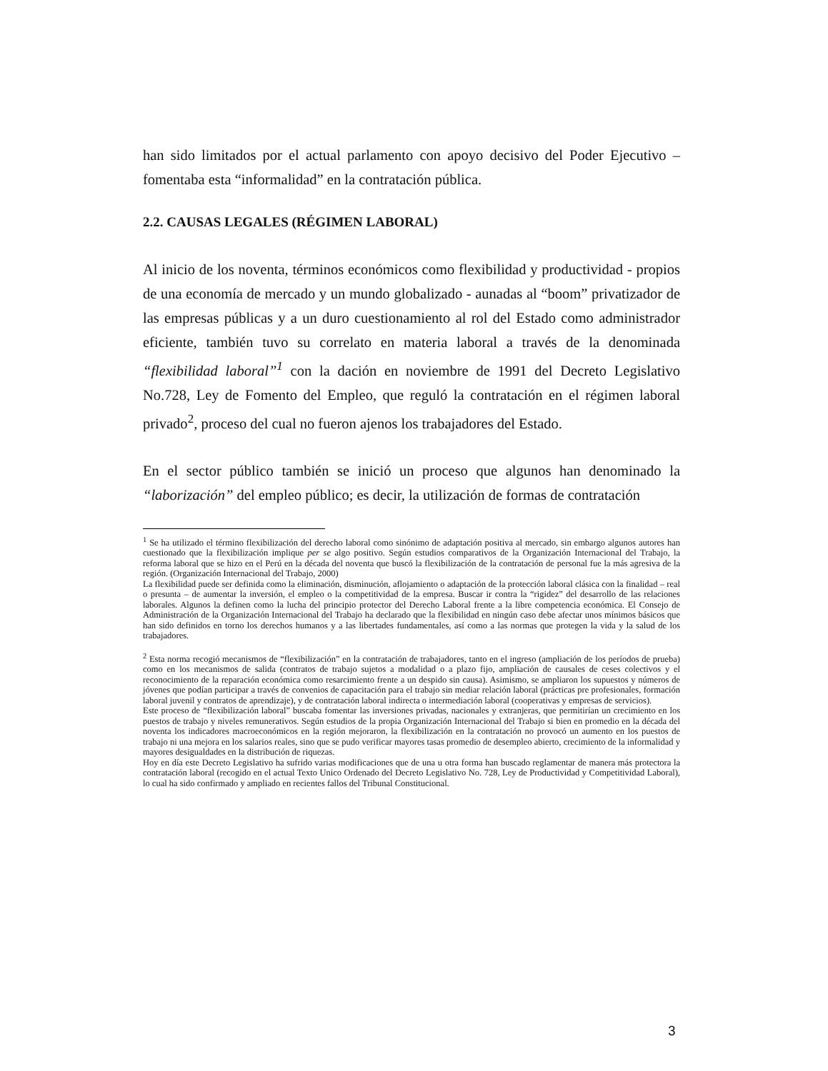han sido limitados por el actual parlamento con apoyo decisivo del Poder Ejecutivo – fomentaba esta “informalidad” en la contratación pública.
2.2. CAUSAS LEGALES (RÉGIMEN LABORAL)
Al inicio de los noventa, términos económicos como flexibilidad y productividad - propios de una economía de mercado y un mundo globalizado - aunadas al “boom” privatizador de las empresas públicas y a un duro cuestionamiento al rol del Estado como administrador eficiente, también tuvo su correlato en materia laboral a través de la denominada “flexibilidad laboral”<sup>1</sup> con la dación en noviembre de 1991 del Decreto Legislativo No.728, Ley de Fomento del Empleo, que reguló la contratación en el régimen laboral privado<sup>2</sup>, proceso del cual no fueron ajenos los trabajadores del Estado.
En el sector público también se inició un proceso que algunos han denominado la “laborización” del empleo público; es decir, la utilización de formas de contratación
<sup>1</sup> Se ha utilizado el término flexibilización del derecho laboral como sinónimo de adaptación positiva al mercado, sin embargo algunos autores han cuestionado que la flexibilización implique per se algo positivo. Según estudios comparativos de la Organización Internacional del Trabajo, la reforma laboral que se hizo en el Perú en la década del noventa que buscó la flexibilización de la contratación de personal fue la más agresiva de la región. (Organización Internacional del Trabajo, 2000)
La flexibilidad puede ser definida como la eliminación, disminución, aflojamiento o adaptación de la protección laboral clásica con la finalidad – real o presunta – de aumentar la inversión, el empleo o la competitividad de la empresa. Buscar ir contra la “rigidez” del desarrollo de las relaciones laborales. Algunos la definen como la lucha del principio protector del Derecho Laboral frente a la libre competencia económica. El Consejo de Administración de la Organización Internacional del Trabajo ha declarado que la flexibilidad en ningún caso debe afectar unos mínimos básicos que han sido definidos en torno los derechos humanos y a las libertades fundamentales, así como a las normas que protegen la vida y la salud de los trabajadores.
<sup>2</sup> Esta norma recogió mecanismos de “flexibilización” en la contratación de trabajadores, tanto en el ingreso (ampliación de los períodos de prueba) como en los mecanismos de salida (contratos de trabajo sujetos a modalidad o a plazo fijo, ampliación de causales de ceses colectivos y el reconocimiento de la reparación económica como resarcimiento frente a un despido sin causa). Asimismo, se ampliaron los supuestos y números de jóvenes que podían participar a través de convenios de capacitación para el trabajo sin mediar relación laboral (prácticas pre profesionales, formación laboral juvenil y contratos de aprendizaje), y de contratación laboral indirecta o intermediación laboral (cooperativas y empresas de servicios).
Este proceso de “flexibilización laboral” buscaba fomentar las inversiones privadas, nacionales y extranjeras, que permitirían un crecimiento en los puestos de trabajo y niveles remunerativos. Según estudios de la propia Organización Internacional del Trabajo si bien en promedio en la década del noventa los indicadores macroeconómicos en la región mejoraron, la flexibilización en la contratación no provocó un aumento en los puestos de trabajo ni una mejora en los salarios reales, sino que se pudo verificar mayores tasas promedio de desempleo abierto, crecimiento de la informalidad y mayores desigualdades en la distribución de riquezas.
Hoy en día este Decreto Legislativo ha sufrido varias modificaciones que de una u otra forma han buscado reglamentar de manera más protectora la contratación laboral (recogido en el actual Texto Unico Ordenado del Decreto Legislativo No. 728, Ley de Productividad y Competitividad Laboral), lo cual ha sido confirmado y ampliado en recientes fallos del Tribunal Constitucional.
3